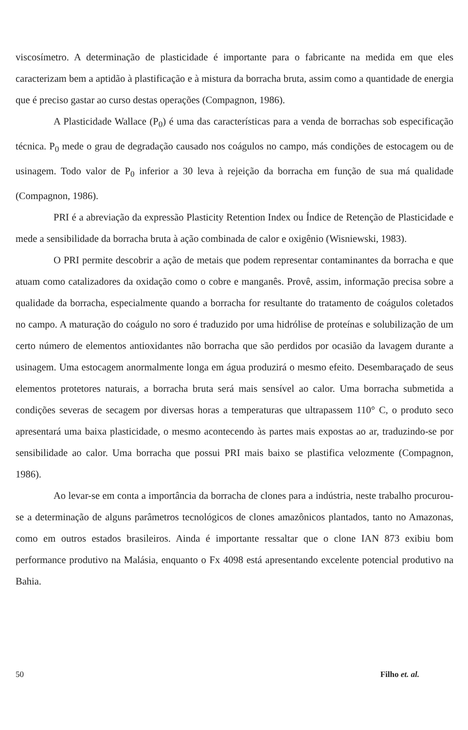viscosímetro. A determinação de plasticidade é importante para o fabricante na medida em que eles caracterizam bem a aptidão à plastificação e à mistura da borracha bruta, assim como a quantidade de energia que é preciso gastar ao curso destas operações (Compagnon, 1986).
A Plasticidade Wallace (P<sub>0</sub>) é uma das características para a venda de borrachas sob especificação técnica. P<sub>0</sub> mede o grau de degradação causado nos coágulos no campo, más condições de estocagem ou de usinagem. Todo valor de P<sub>0</sub> inferior a 30 leva à rejeição da borracha em função de sua má qualidade (Compagnon, 1986).
PRI é a abreviação da expressão Plasticity Retention Index ou Índice de Retenção de Plasticidade e mede a sensibilidade da borracha bruta à ação combinada de calor e oxigênio (Wisniewski, 1983).
O PRI permite descobrir a ação de metais que podem representar contaminantes da borracha e que atuam como catalizadores da oxidação como o cobre e manganês. Provê, assim, informação precisa sobre a qualidade da borracha, especialmente quando a borracha for resultante do tratamento de coágulos coletados no campo. A maturação do coágulo no soro é traduzido por uma hidrólise de proteínas e solubilização de um certo número de elementos antioxidantes não borracha que são perdidos por ocasião da lavagem durante a usinagem. Uma estocagem anormalmente longa em água produzirá o mesmo efeito. Desembaraçado de seus elementos protetores naturais, a borracha bruta será mais sensível ao calor. Uma borracha submetida a condições severas de secagem por diversas horas a temperaturas que ultrapassem 110° C, o produto seco apresentará uma baixa plasticidade, o mesmo acontecendo às partes mais expostas ao ar, traduzindo-se por sensibilidade ao calor. Uma borracha que possui PRI mais baixo se plastifica velozmente (Compagnon, 1986).
Ao levar-se em conta a importância da borracha de clones para a indústria, neste trabalho procurou-se a determinação de alguns parâmetros tecnológicos de clones amazônicos plantados, tanto no Amazonas, como em outros estados brasileiros. Ainda é importante ressaltar que o clone IAN 873 exibiu bom performance produtivo na Malásia, enquanto o Fx 4098 está apresentando excelente potencial produtivo na Bahia.
50 Filho et. al.